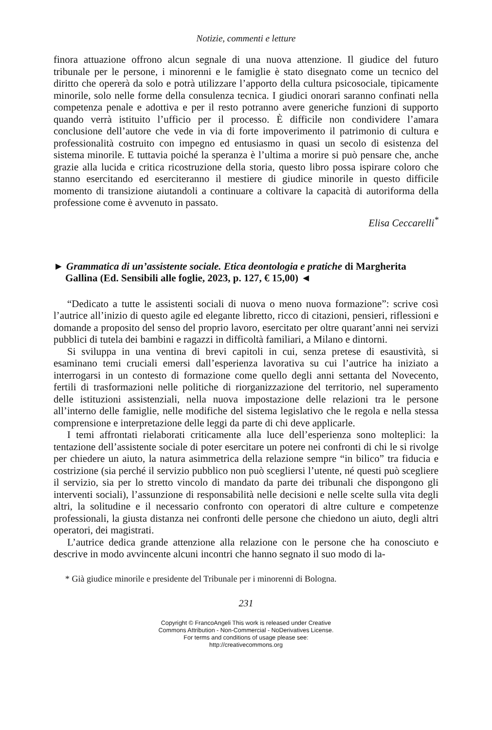Notizie, commenti e letture
finora attuazione offrono alcun segnale di una nuova attenzione. Il giudice del futuro tribunale per le persone, i minorenni e le famiglie è stato disegnato come un tecnico del diritto che opererà da solo e potrà utilizzare l’apporto della cultura psicosociale, tipicamente minorile, solo nelle forme della consulenza tecnica. I giudici onorari saranno confinati nella competenza penale e adottiva e per il resto potranno avere generiche funzioni di supporto quando verrà istituito l’ufficio per il processo. È difficile non condividere l’amara conclusione dell’autore che vede in via di forte impoverimento il patrimonio di cultura e professionalità costruito con impegno ed entusiasmo in quasi un secolo di esistenza del sistema minorile. E tuttavia poiché la speranza è l’ultima a morire si può pensare che, anche grazie alla lucida e critica ricostruzione della storia, questo libro possa ispirare coloro che stanno esercitando ed eserciteranno il mestiere di giudice minorile in questo difficile momento di transizione aiutandoli a continuare a coltivare la capacità di autoriforma della professione come è avvenuto in passato.
Elisa Ceccarelli<sup>*</sup>
► Grammatica di un’assistente sociale. Etica deontologia e pratiche di Margherita Gallina (Ed. Sensibili alle foglie, 2023, p. 127, € 15,00) ◄
“Dedicato a tutte le assistenti sociali di nuova o meno nuova formazione”: scrive così l’autrice all’inizio di questo agile ed elegante libretto, ricco di citazioni, pensieri, riflessioni e domande a proposito del senso del proprio lavoro, esercitato per oltre quarant’anni nei servizi pubblici di tutela dei bambini e ragazzi in difficoltà familiari, a Milano e dintorni.
Si sviluppa in una ventina di brevi capitoli in cui, senza pretese di esaustività, si esaminano temi cruciali emersi dall’esperienza lavorativa su cui l’autrice ha iniziato a interrogarsi in un contesto di formazione come quello degli anni settanta del Novecento, fertili di trasformazioni nelle politiche di riorganizzazione del territorio, nel superamento delle istituzioni assistenziali, nella nuova impostazione delle relazioni tra le persone all’interno delle famiglie, nelle modifiche del sistema legislativo che le regola e nella stessa comprensione e interpretazione delle leggi da parte di chi deve applicarle.
I temi affrontati rielaborati criticamente alla luce dell’esperienza sono molteplici: la tentazione dell’assistente sociale di poter esercitare un potere nei confronti di chi le si rivolge per chiedere un aiuto, la natura asimmetrica della relazione sempre “in bilico” tra fiducia e costrizione (sia perché il servizio pubblico non può scegliersi l’utente, né questi può scegliere il servizio, sia per lo stretto vincolo di mandato da parte dei tribunali che dispongono gli interventi sociali), l’assunzione di responsabilità nelle decisioni e nelle scelte sulla vita degli altri, la solitudine e il necessario confronto con operatori di altre culture e competenze professionali, la giusta distanza nei confronti delle persone che chiedono un aiuto, degli altri operatori, dei magistrati.
L’autrice dedica grande attenzione alla relazione con le persone che ha conosciuto e descrive in modo avvincente alcuni incontri che hanno segnato il suo modo di la-
* Già giudice minorile e presidente del Tribunale per i minorenni di Bologna.
231
Copyright © FrancoAngeli This work is released under Creative
Commons Attribution - Non-Commercial - NoDerivatives License.
For terms and conditions of usage please see:
http://creativecommons.org